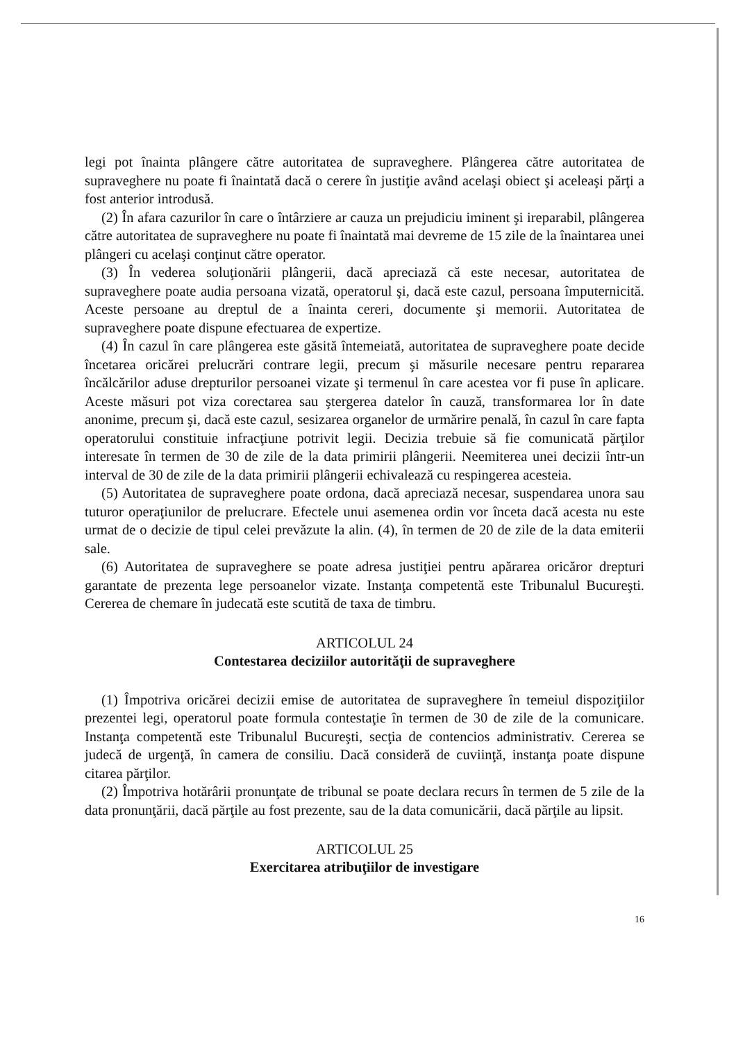legi pot înainta plângere către autoritatea de supraveghere. Plângerea către autoritatea de supraveghere nu poate fi înaintată dacă o cerere în justiţie având acelaşi obiect şi aceleaşi părţi a fost anterior introdusă.
(2) În afara cazurilor în care o întârziere ar cauza un prejudiciu iminent şi ireparabil, plângerea către autoritatea de supraveghere nu poate fi înaintată mai devreme de 15 zile de la înaintarea unei plângeri cu acelaşi conţinut către operator.
(3) În vederea soluţionării plângerii, dacă apreciază că este necesar, autoritatea de supraveghere poate audia persoana vizată, operatorul şi, dacă este cazul, persoana împuternicită. Aceste persoane au dreptul de a înainta cereri, documente şi memorii. Autoritatea de supraveghere poate dispune efectuarea de expertize.
(4) În cazul în care plângerea este găsită întemeiată, autoritatea de supraveghere poate decide încetarea oricărei prelucrări contrare legii, precum şi măsurile necesare pentru repararea încălcărilor aduse drepturilor persoanei vizate şi termenul în care acestea vor fi puse în aplicare. Aceste măsuri pot viza corectarea sau ştergerea datelor în cauză, transformarea lor în date anonime, precum şi, dacă este cazul, sesizarea organelor de urmărire penală, în cazul în care fapta operatorului constituie infracţiune potrivit legii. Decizia trebuie să fie comunicată părţilor interesate în termen de 30 de zile de la data primirii plângerii. Neemiterea unei decizii într-un interval de 30 de zile de la data primirii plângerii echivalează cu respingerea acesteia.
(5) Autoritatea de supraveghere poate ordona, dacă apreciază necesar, suspendarea unora sau tuturor operaţiunilor de prelucrare. Efectele unui asemenea ordin vor înceta dacă acesta nu este urmat de o decizie de tipul celei prevăzute la alin. (4), în termen de 20 de zile de la data emiterii sale.
(6) Autoritatea de supraveghere se poate adresa justiţiei pentru apărarea oricăror drepturi garantate de prezenta lege persoanelor vizate. Instanţa competentă este Tribunalul Bucureşti. Cererea de chemare în judecată este scutită de taxa de timbru.
ARTICOLUL 24
Contestarea deciziilor autorităţii de supraveghere
(1) Împotriva oricărei decizii emise de autoritatea de supraveghere în temeiul dispoziţiilor prezentei legi, operatorul poate formula contestaţie în termen de 30 de zile de la comunicare. Instanţa competentă este Tribunalul Bucureşti, secţia de contencios administrativ. Cererea se judecă de urgenţă, în camera de consiliu. Dacă consideră de cuviinţă, instanţa poate dispune citarea părţilor.
(2) Împotriva hotărârii pronunţate de tribunal se poate declara recurs în termen de 5 zile de la data pronunţării, dacă părţile au fost prezente, sau de la data comunicării, dacă părţile au lipsit.
ARTICOLUL 25
Exercitarea atribuţiilor de investigare
16